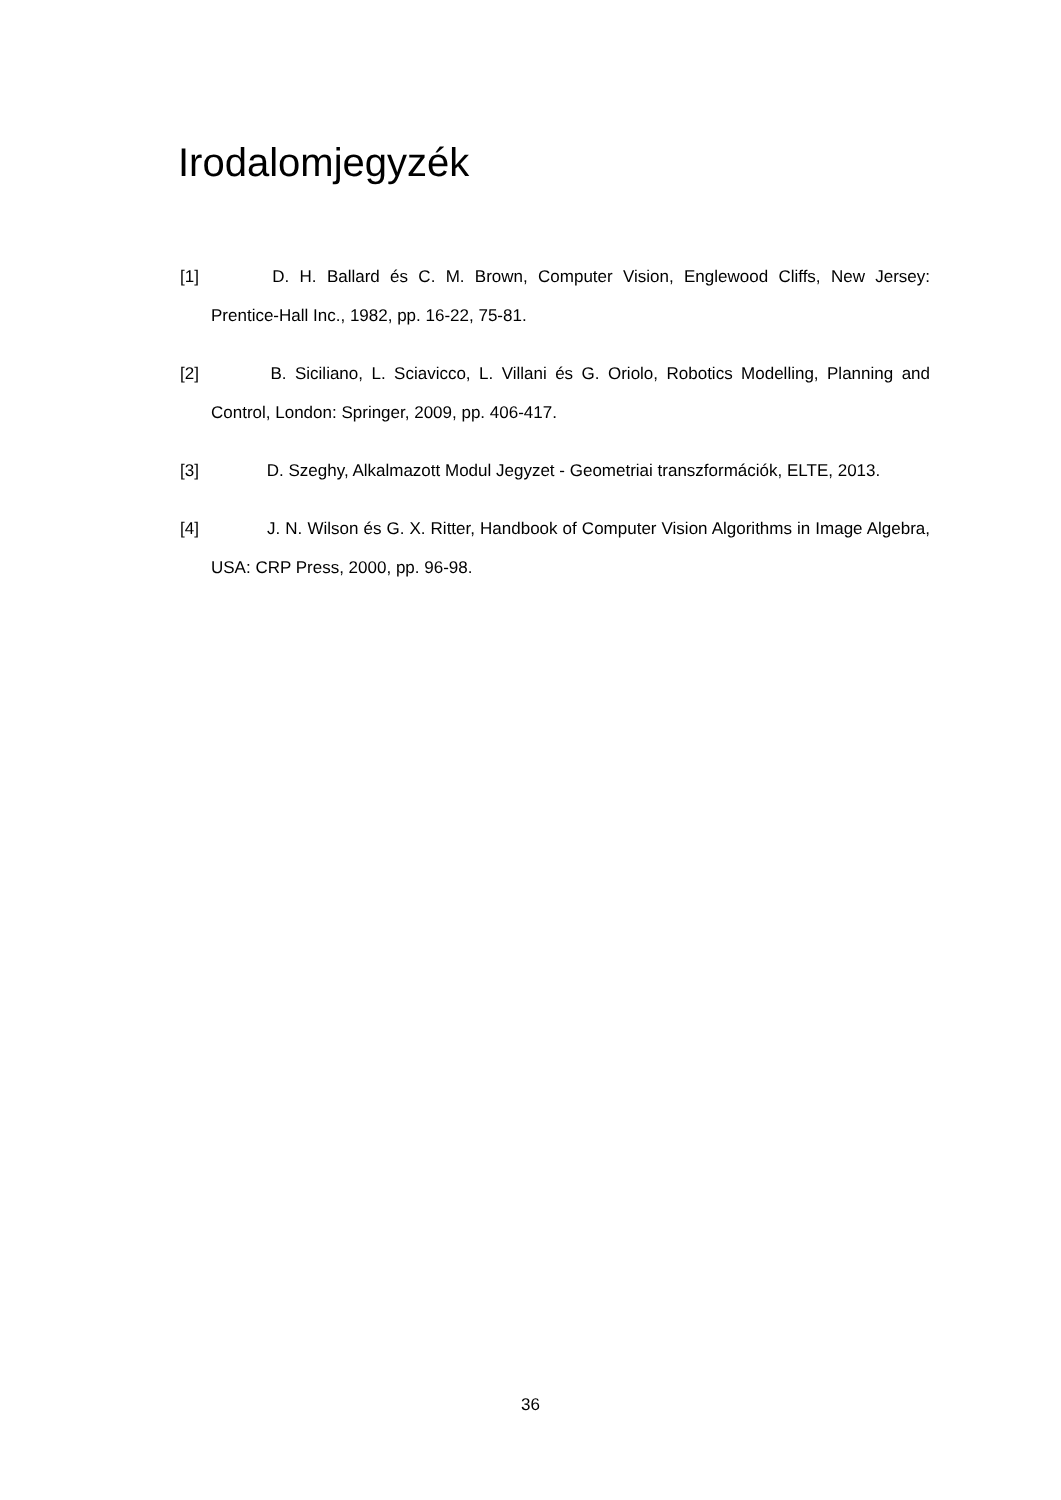Irodalomjegyzék
[1] D. H. Ballard és C. M. Brown, Computer Vision, Englewood Cliffs, New Jersey: Prentice-Hall Inc., 1982, pp. 16-22, 75-81.
[2] B. Siciliano, L. Sciavicco, L. Villani és G. Oriolo, Robotics Modelling, Planning and Control, London: Springer, 2009, pp. 406-417.
[3] D. Szeghy, Alkalmazott Modul Jegyzet - Geometriai transzformációk, ELTE, 2013.
[4] J. N. Wilson és G. X. Ritter, Handbook of Computer Vision Algorithms in Image Algebra, USA: CRP Press, 2000, pp. 96-98.
36